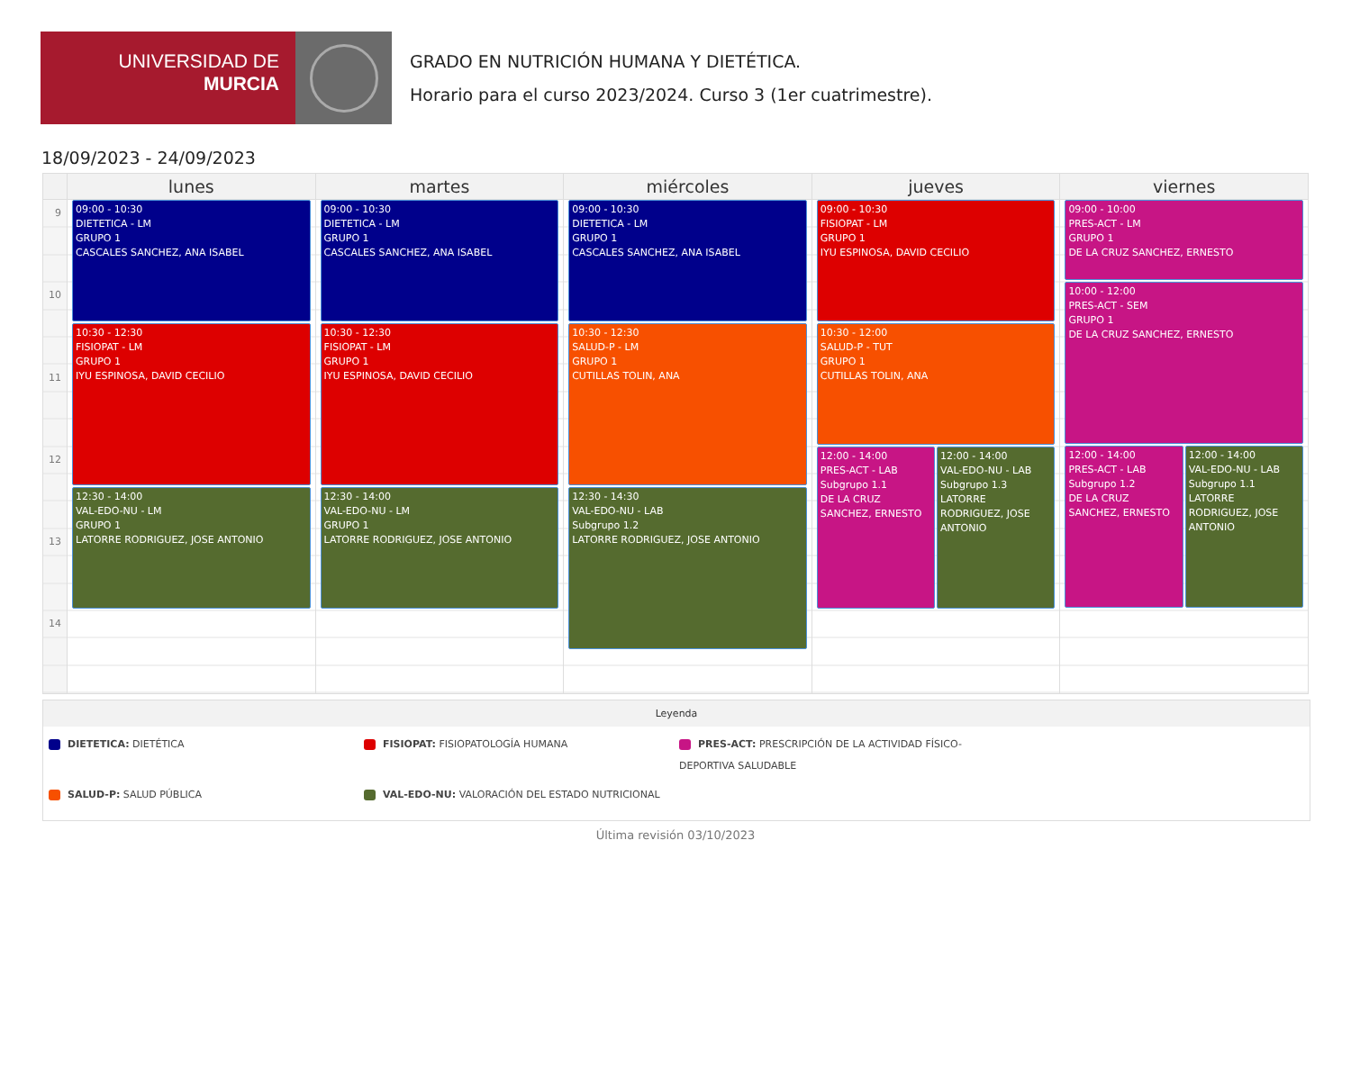UNIVERSIDAD DE
MURCIA
GRADO EN NUTRICIÓN HUMANA Y DIETÉTICA.
Horario para el curso 2023/2024. Curso 3 (1er cuatrimestre).
18/09/2023 - 24/09/2023
| | lunes | martes | miércoles | jueves | viernes |
| --- | --- | --- | --- | --- | --- |
| 9 10 11 12 13 14 | 09:00 - 10:30 DIETETICA - LM GRUPO 1 CASCALES SANCHEZ, ANA ISABEL 10:30 - 12:30 FISIOPAT - LM GRUPO 1 IYU ESPINOSA, DAVID CECILIO 12:30 - 14:00 VAL-EDO-NU - LM GRUPO 1 LATORRE RODRIGUEZ, JOSE ANTONIO | 09:00 - 10:30 DIETETICA - LM GRUPO 1 CASCALES SANCHEZ, ANA ISABEL 10:30 - 12:30 FISIOPAT - LM GRUPO 1 IYU ESPINOSA, DAVID CECILIO 12:30 - 14:00 VAL-EDO-NU - LM GRUPO 1 LATORRE RODRIGUEZ, JOSE ANTONIO | 09:00 - 10:30 DIETETICA - LM GRUPO 1 CASCALES SANCHEZ, ANA ISABEL 10:30 - 12:30 SALUD-P - LM GRUPO 1 CUTILLAS TOLIN, ANA 12:30 - 14:30 VAL-EDO-NU - LAB Subgrupo 1.2 LATORRE RODRIGUEZ, JOSE ANTONIO | 09:00 - 10:30 FISIOPAT - LM GRUPO 1 IYU ESPINOSA, DAVID CECILIO 10:30 - 12:00 SALUD-P - TUT GRUPO 1 CUTILLAS TOLIN, ANA 12:00 - 14:00 PRES-ACT - LAB Subgrupo 1.1 DE LA CRUZ SANCHEZ, ERNESTO 12:00 - 14:00 VAL-EDO-NU - LAB Subgrupo 1.3 LATORRE RODRIGUEZ, JOSE ANTONIO | 09:00 - 10:00 PRES-ACT - LM GRUPO 1 DE LA CRUZ SANCHEZ, ERNESTO 10:00 - 12:00 PRES-ACT - SEM GRUPO 1 DE LA CRUZ SANCHEZ, ERNESTO 12:00 - 14:00 PRES-ACT - LAB Subgrupo 1.2 DE LA CRUZ SANCHEZ, ERNESTO 12:00 - 14:00 VAL-EDO-NU - LAB Subgrupo 1.1 LATORRE RODRIGUEZ, JOSE ANTONIO |
Leyenda
DIETETICA: DIETÉTICA
FISIOPAT: FISIOPATOLOGÍA HUMANA
PRES-ACT: PRESCRIPCIÓN DE LA ACTIVIDAD FÍSICO-DEPORTIVA SALUDABLE
SALUD-P: SALUD PÚBLICA
VAL-EDO-NU: VALORACIÓN DEL ESTADO NUTRICIONAL
Última revisión 03/10/2023